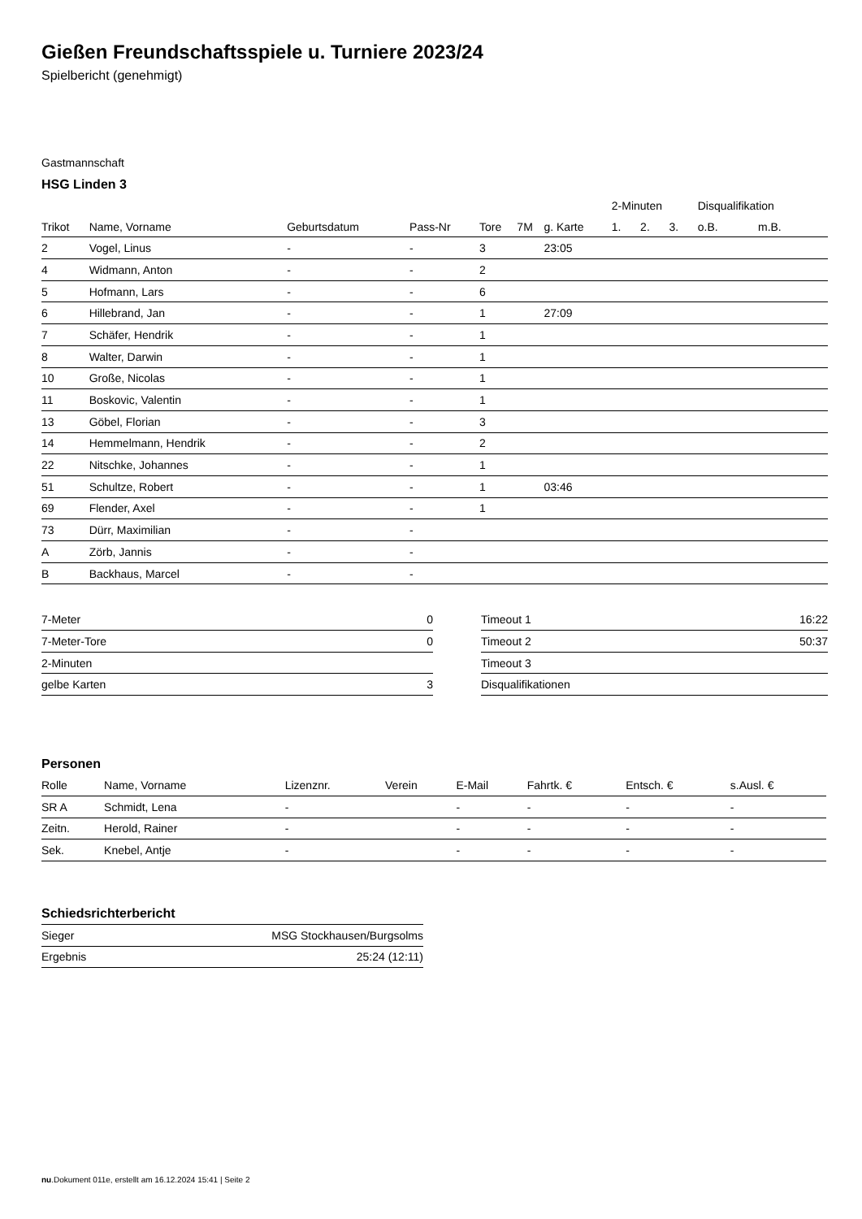Gießen Freundschaftsspiele u. Turniere 2023/24
Spielbericht (genehmigt)
Gastmannschaft
HSG Linden 3
| | | | | | | | 2-Minuten | | | Disqualifikation | |
| --- | --- | --- | --- | --- | --- | --- | --- | --- | --- | --- | --- |
| Trikot | Name, Vorname | Geburtsdatum | Pass-Nr | Tore | 7M | g. Karte | 1. | 2. | 3. | o.B. | m.B. |
| 2 | Vogel, Linus | - | - | 3 | | 23:05 | | | | | |
| 4 | Widmann, Anton | - | - | 2 | | | | | | | |
| 5 | Hofmann, Lars | - | - | 6 | | | | | | | |
| 6 | Hillebrand, Jan | - | - | 1 | | 27:09 | | | | | |
| 7 | Schäfer, Hendrik | - | - | 1 | | | | | | | |
| 8 | Walter, Darwin | - | - | 1 | | | | | | | |
| 10 | Große, Nicolas | - | - | 1 | | | | | | | |
| 11 | Boskovic, Valentin | - | - | 1 | | | | | | | |
| 13 | Göbel, Florian | - | - | 3 | | | | | | | |
| 14 | Hemmelmann, Hendrik | - | - | 2 | | | | | | | |
| 22 | Nitschke, Johannes | - | - | 1 | | | | | | | |
| 51 | Schultze, Robert | - | - | 1 | | 03:46 | | | | | |
| 69 | Flender, Axel | - | - | 1 | | | | | | | |
| 73 | Dürr, Maximilian | - | - | | | | | | | | |
| A | Zörb, Jannis | - | - | | | | | | | | |
| B | Backhaus, Marcel | - | - | | | | | | | | |
| 7-Meter | 0 |
| 7-Meter-Tore | 0 |
| 2-Minuten | |
| gelbe Karten | 3 |
| Timeout 1 | 16:22 |
| Timeout 2 | 50:37 |
| Timeout 3 | |
| Disqualifikationen | |
Personen
| Rolle | Name, Vorname | Lizenznr. | Verein | E-Mail | Fahrtk. € | Entsch. € | s.Ausl. € |
| --- | --- | --- | --- | --- | --- | --- | --- |
| SR A | Schmidt, Lena | - | | - | - | - | - |
| Zeitn. | Herold, Rainer | - | | - | - | - | - |
| Sek. | Knebel, Antje | - | | - | - | - | - |
Schiedsrichterbericht
| Sieger | MSG Stockhausen/Burgsolms |
| Ergebnis | 25:24 (12:11) |
nu.Dokument 011e, erstellt am 16.12.2024 15:41 | Seite 2